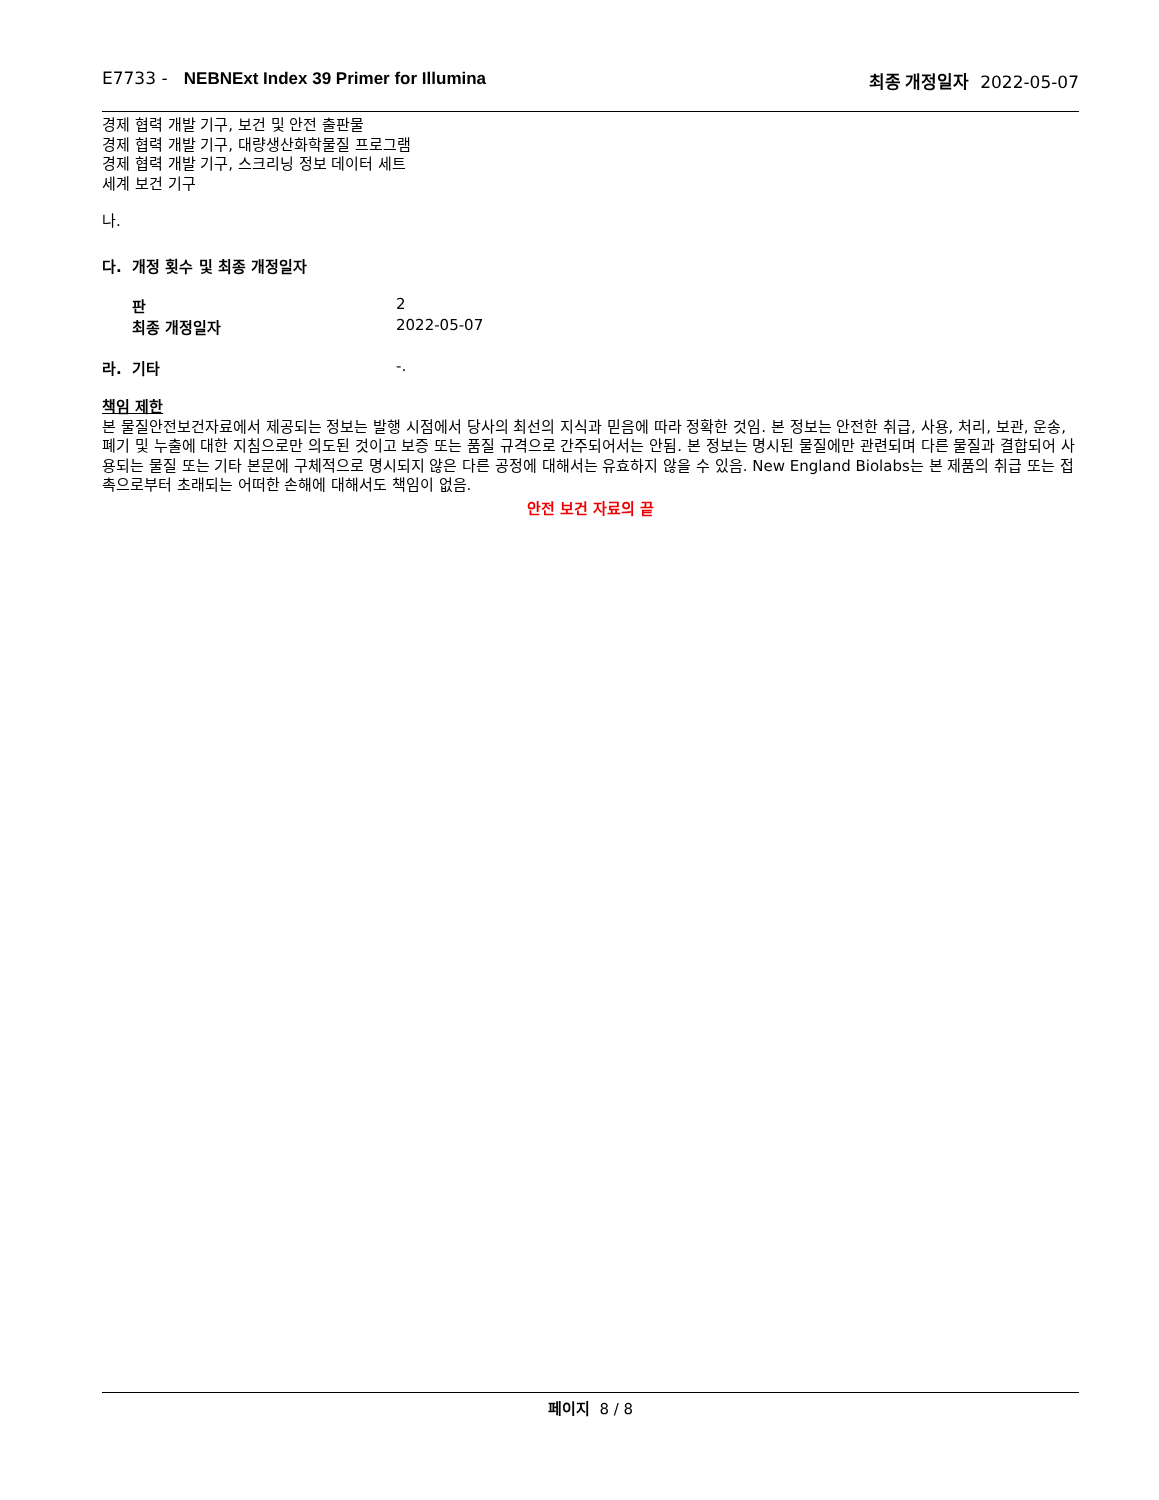E7733 - NEBNExt Index 39 Primer for Illumina
최종 개정일자 2022-05-07
경제 협력 개발 기구, 보건 및 안전 출판물
경제 협력 개발 기구, 대량생산화학물질 프로그램
경제 협력 개발 기구, 스크리닝 정보 데이터 세트
세계 보건 기구
나.
다. 개정 횟수 및 최종 개정일자
판 2
최종 개정일자 2022-05-07
라. 기타 -.
책임 제한
본 물질안전보건자료에서 제공되는 정보는 발행 시점에서 당사의 최선의 지식과 믿음에 따라 정확한 것임. 본 정보는 안전한 취급, 사용, 처리, 보관, 운송, 폐기 및 누출에 대한 지침으로만 의도된 것이고 보증 또는 품질 규격으로 간주되어서는 안됨. 본 정보는 명시된 물질에만 관련되며 다른 물질과 결합되어 사용되는 물질 또는 기타 본문에 구체적으로 명시되지 않은 다른 공정에 대해서는 유효하지 않을 수 있음. New England Biolabs는 본 제품의 취급 또는 접촉으로부터 초래되는 어떠한 손해에 대해서도 책임이 없음.
안전 보건 자료의 끝
페이지 8 / 8